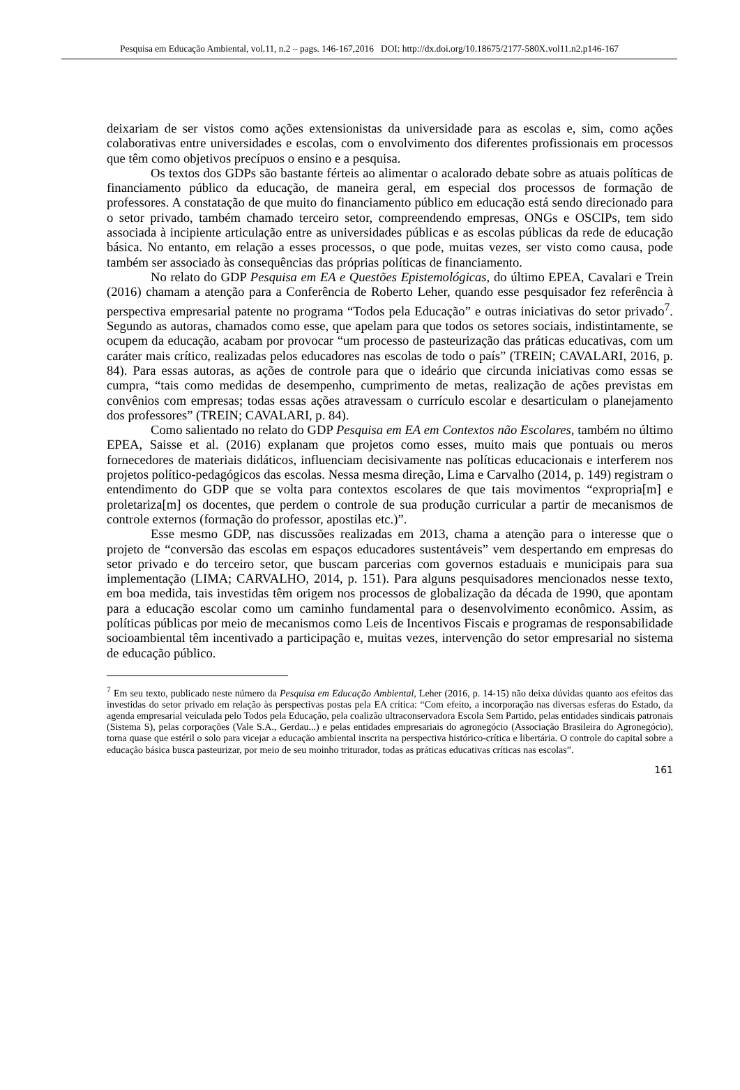Pesquisa em Educação Ambiental, vol.11, n.2 – pags. 146-167,2016 DOI: http://dx.doi.org/10.18675/2177-580X.vol11.n2.p146-167
deixariam de ser vistos como ações extensionistas da universidade para as escolas e, sim, como ações colaborativas entre universidades e escolas, com o envolvimento dos diferentes profissionais em processos que têm como objetivos precípuos o ensino e a pesquisa.
Os textos dos GDPs são bastante férteis ao alimentar o acalorado debate sobre as atuais políticas de financiamento público da educação, de maneira geral, em especial dos processos de formação de professores. A constatação de que muito do financiamento público em educação está sendo direcionado para o setor privado, também chamado terceiro setor, compreendendo empresas, ONGs e OSCIPs, tem sido associada à incipiente articulação entre as universidades públicas e as escolas públicas da rede de educação básica. No entanto, em relação a esses processos, o que pode, muitas vezes, ser visto como causa, pode também ser associado às consequências das próprias políticas de financiamento.
No relato do GDP Pesquisa em EA e Questões Epistemológicas, do último EPEA, Cavalari e Trein (2016) chamam a atenção para a Conferência de Roberto Leher, quando esse pesquisador fez referência à perspectiva empresarial patente no programa “Todos pela Educação” e outras iniciativas do setor privado<sup>7</sup>. Segundo as autoras, chamados como esse, que apelam para que todos os setores sociais, indistintamente, se ocupem da educação, acabam por provocar “um processo de pasteurização das práticas educativas, com um caráter mais crítico, realizadas pelos educadores nas escolas de todo o país” (TREIN; CAVALARI, 2016, p. 84). Para essas autoras, as ações de controle para que o ideário que circunda iniciativas como essas se cumpra, “tais como medidas de desempenho, cumprimento de metas, realização de ações previstas em convênios com empresas; todas essas ações atravessam o currículo escolar e desarticulam o planejamento dos professores” (TREIN; CAVALARI, p. 84).
Como salientado no relato do GDP Pesquisa em EA em Contextos não Escolares, também no último EPEA, Saisse et al. (2016) explanam que projetos como esses, muito mais que pontuais ou meros fornecedores de materiais didáticos, influenciam decisivamente nas políticas educacionais e interferem nos projetos político-pedagógicos das escolas. Nessa mesma direção, Lima e Carvalho (2014, p. 149) registram o entendimento do GDP que se volta para contextos escolares de que tais movimentos “expropria[m] e proletariza[m] os docentes, que perdem o controle de sua produção curricular a partir de mecanismos de controle externos (formação do professor, apostilas etc.)”.
Esse mesmo GDP, nas discussões realizadas em 2013, chama a atenção para o interesse que o projeto de “conversão das escolas em espaços educadores sustentáveis” vem despertando em empresas do setor privado e do terceiro setor, que buscam parcerias com governos estaduais e municipais para sua implementação (LIMA; CARVALHO, 2014, p. 151). Para alguns pesquisadores mencionados nesse texto, em boa medida, tais investidas têm origem nos processos de globalização da década de 1990, que apontam para a educação escolar como um caminho fundamental para o desenvolvimento econômico. Assim, as políticas públicas por meio de mecanismos como Leis de Incentivos Fiscais e programas de responsabilidade socioambiental têm incentivado a participação e, muitas vezes, intervenção do setor empresarial no sistema de educação público.
<sup>7</sup> Em seu texto, publicado neste número da Pesquisa em Educação Ambiental, Leher (2016, p. 14-15) não deixa dúvidas quanto aos efeitos das investidas do setor privado em relação às perspectivas postas pela EA crítica: “Com efeito, a incorporação nas diversas esferas do Estado, da agenda empresarial veiculada pelo Todos pela Educação, pela coalizão ultraconservadora Escola Sem Partido, pelas entidades sindicais patronais (Sistema S), pelas corporações (Vale S.A., Gerdau...) e pelas entidades empresariais do agronegócio (Associação Brasileira do Agronegócio), torna quase que estéril o solo para vicejar a educação ambiental inscrita na perspectiva histórico-crítica e libertária. O controle do capital sobre a educação básica busca pasteurizar, por meio de seu moinho triturador, todas as práticas educativas críticas nas escolas”.
161